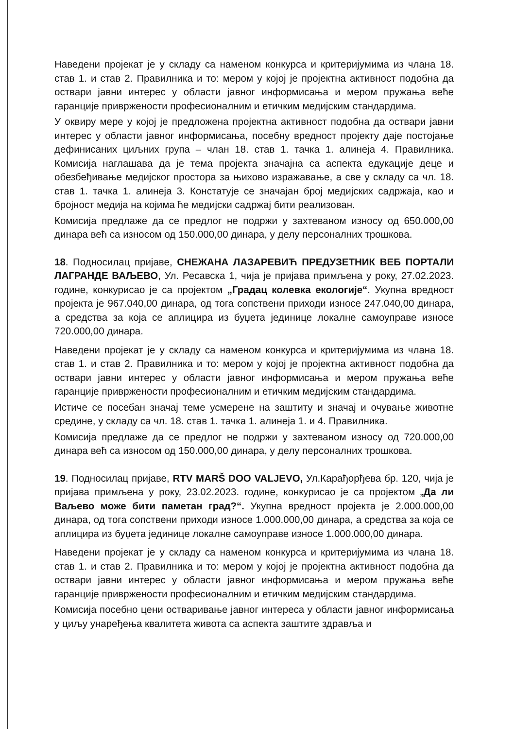Наведени пројекат је у складу са наменом конкурса и критеријумима из члана 18. став 1. и став 2. Правилника и то: мером у којој је пројектна активност подобна да оствари јавни интерес у области јавног информисања и мером пружања веће гаранције привржености професионалним и етичким медијским стандардима.
У оквиру мере у којој је предложена пројектна активност подобна да оствари јавни интерес у области јавног информисања, посебну вредност пројекту даје постојање дефинисаних циљних група – члан 18. став 1. тачка 1. алинеја 4. Правилника. Комисија наглашава да је тема пројекта значајна са аспекта едукације деце и обезбеђивање медијског простора за њихово изражавање, а све у складу са чл. 18. став 1. тачка 1. алинеја 3. Констатује се значајан број медијских садржаја, као и бројност медија на којима ће медијски садржај бити реализован.
Комисија предлаже да се предлог не подржи у захтеваном износу од 650.000,00 динара већ са износом од 150.000,00 динара, у делу персоналних трошкова.
18. Подносилац пријаве, СНЕЖАНА ЛАЗАРЕВИЋ ПРЕДУЗЕТНИК ВЕБ ПОРТАЛИ ЛАГРАНДЕ ВАЉЕВО, Ул. Ресавска 1, чија је пријава примљена у року, 27.02.2023. године, конкурисао је са пројектом „Градац колевка екологије“. Укупна вредност пројекта је 967.040,00 динара, од тога сопствени приходи износе 247.040,00 динара, а средства за која се аплицира из буџета јединице локалне самоуправе износе 720.000,00 динара.
Наведени пројекат је у складу са наменом конкурса и критеријумима из члана 18. став 1. и став 2. Правилника и то: мером у којој је пројектна активност подобна да оствари јавни интерес у области јавног информисања и мером пружања веће гаранције привржености професионалним и етичким медијским стандардима.
Истиче се посебан значај теме усмерене на заштиту и значај и очување животне средине, у складу са чл. 18. став 1. тачка 1. алинеја 1. и 4. Правилника.
Комисија предлаже да се предлог не подржи у захтеваном износу од 720.000,00 динара већ са износом од 150.000,00 динара, у делу персоналних трошкова.
19. Подносилац пријаве, RTV MARŠ DOO VALJEVO, Ул.Карађорђева бр. 120, чија је пријава примљена у року, 23.02.2023. године, конкурисао је са пројектом „Да ли Ваљево може бити паметан град?“. Укупна вредност пројекта је 2.000.000,00 динара, од тога сопствени приходи износе 1.000.000,00 динара, а средства за која се аплицира из буџета јединице локалне самоуправе износе 1.000.000,00 динара.
Наведени пројекат је у складу са наменом конкурса и критеријумима из члана 18. став 1. и став 2. Правилника и то: мером у којој је пројектна активност подобна да оствари јавни интерес у области јавног информисања и мером пружања веће гаранције привржености професионалним и етичким медијским стандардима.
Комисија посебно цени остваривање јавног интереса у области јавног информисања у циљу унарeђења квалитета живота са аспекта заштите здравља и